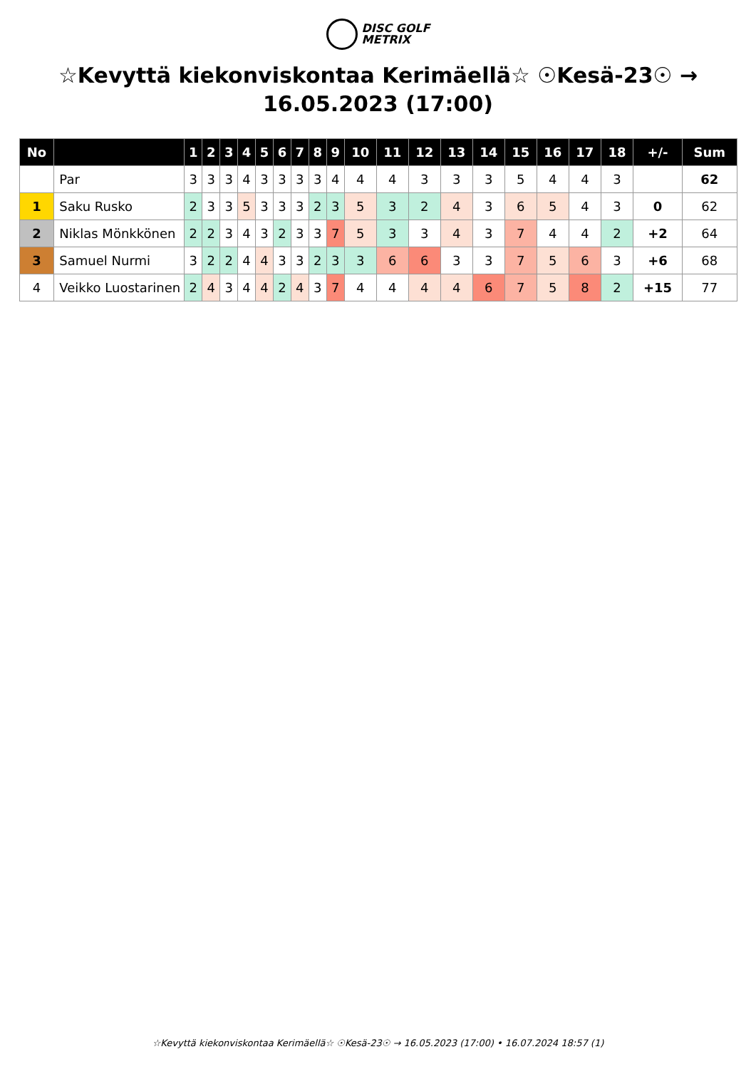DISC GOLF
METRIX
☆Kevyttä kiekonviskontaa Kerimäellä☆ ☉Kesä-23☉ → 16.05.2023 (17:00)
| No | | 1 | 2 | 3 | 4 | 5 | 6 | 7 | 8 | 9 | 10 | 11 | 12 | 13 | 14 | 15 | 16 | 17 | 18 | +/- | Sum |
| --- | --- | --- | --- | --- | --- | --- | --- | --- | --- | --- | --- | --- | --- | --- | --- | --- | --- | --- | --- | --- | --- |
| | Par | 3 | 3 | 3 | 4 | 3 | 3 | 3 | 3 | 4 | 4 | 4 | 3 | 3 | 3 | 5 | 4 | 4 | 3 | | 62 |
| 1 | Saku Rusko | 2 | 3 | 3 | 5 | 3 | 3 | 3 | 2 | 3 | 5 | 3 | 2 | 4 | 3 | 6 | 5 | 4 | 3 | 0 | 62 |
| 2 | Niklas Mönkkönen | 2 | 2 | 3 | 4 | 3 | 2 | 3 | 3 | 7 | 5 | 3 | 3 | 4 | 3 | 7 | 4 | 4 | 2 | +2 | 64 |
| 3 | Samuel Nurmi | 3 | 2 | 2 | 4 | 4 | 3 | 3 | 2 | 3 | 3 | 6 | 6 | 3 | 3 | 7 | 5 | 6 | 3 | +6 | 68 |
| 4 | Veikko Luostarinen | 2 | 4 | 3 | 4 | 4 | 2 | 4 | 3 | 7 | 4 | 4 | 4 | 4 | 6 | 7 | 5 | 8 | 2 | +15 | 77 |
☆Kevyttä kiekonviskontaa Kerimäellä☆ ☉Kesä-23☉ → 16.05.2023 (17:00) • 16.07.2024 18:57 (1)